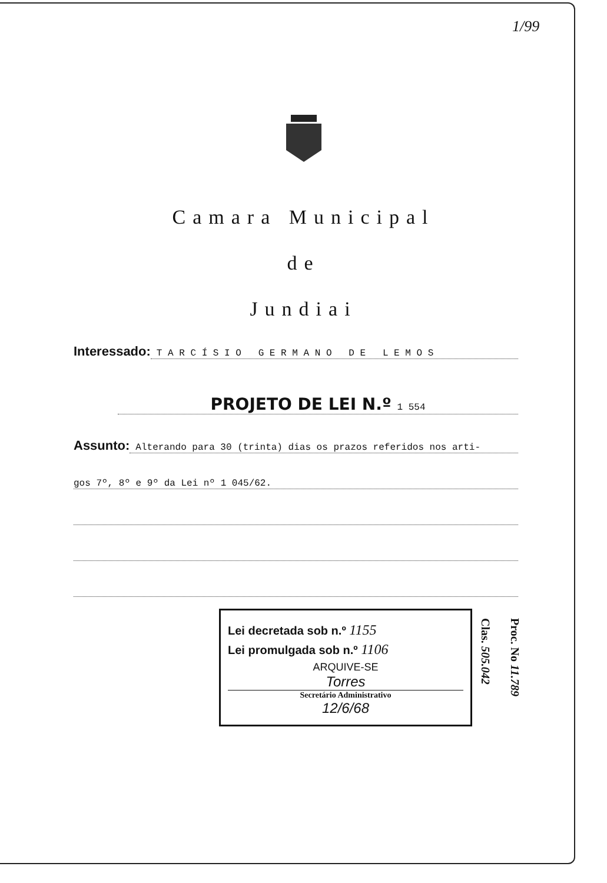1/99
Camara Municipal
de
Jundiai
Interessado: T A R C Í S I O G E R M A N O D E L E M O S
PROJETO DE LEI N.º 1 554
Assunto: Alterando para 30 (trinta) dias os prazos referidos nos arti-
gos 7º, 8º e 9º da Lei nº 1 045/62.
Lei decretada sob n.º 1155
Lei promulgada sob n.º 1106
ARQUIVE-SE
Torres
Secretário Administrativo
12/6/68
Proc. No 11.789
Clas. 505.042